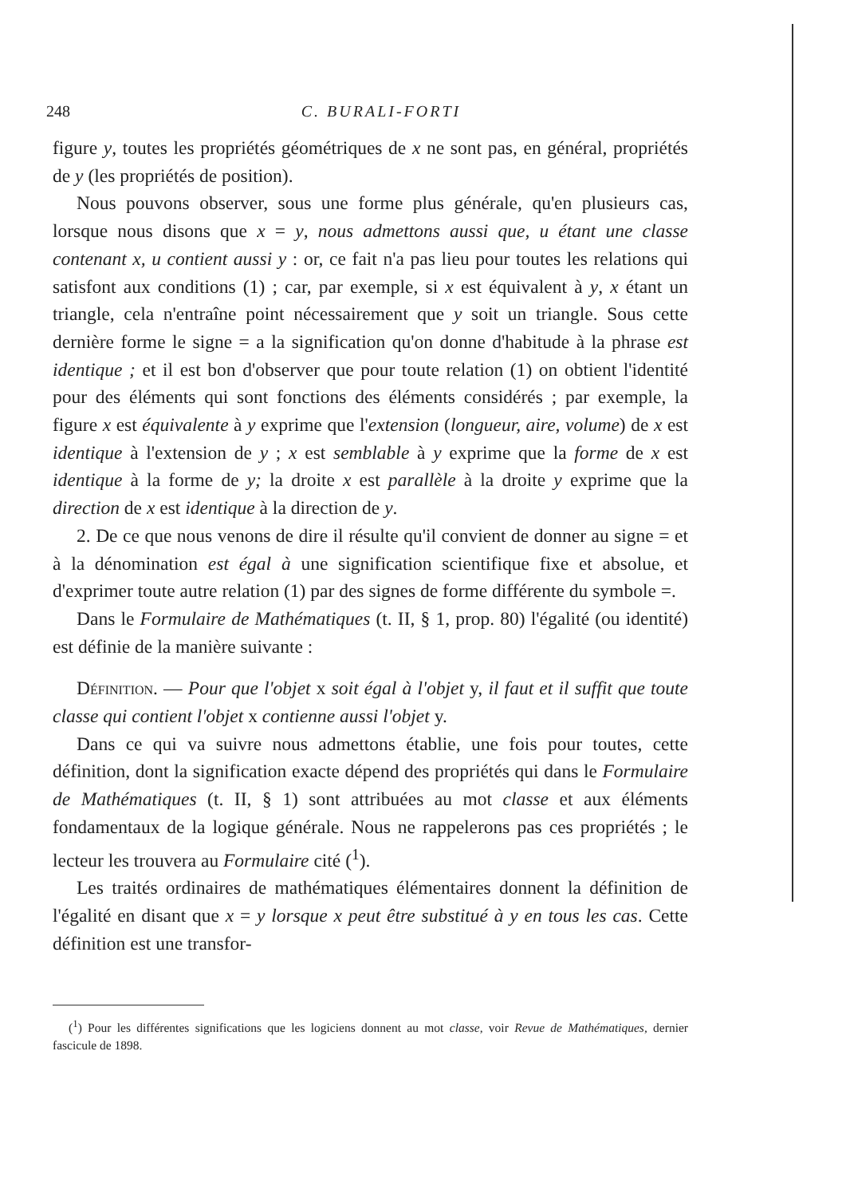248 C. BURALI-FORTI
figure y, toutes les propriétés géométriques de x ne sont pas, en général, propriétés de y (les propriétés de position).
Nous pouvons observer, sous une forme plus générale, qu'en plusieurs cas, lorsque nous disons que x = y, nous admettons aussi que, u étant une classe contenant x, u contient aussi y : or, ce fait n'a pas lieu pour toutes les relations qui satisfont aux conditions (1) ; car, par exemple, si x est équivalent à y, x étant un triangle, cela n'entraîne point nécessairement que y soit un triangle. Sous cette dernière forme le signe = a la signification qu'on donne d'habitude à la phrase est identique ; et il est bon d'observer que pour toute relation (1) on obtient l'identité pour des éléments qui sont fonctions des éléments considérés ; par exemple, la figure x est équivalente à y exprime que l'extension (longueur, aire, volume) de x est identique à l'extension de y ; x est semblable à y exprime que la forme de x est identique à la forme de y; la droite x est parallèle à la droite y exprime que la direction de x est identique à la direction de y.
2. De ce que nous venons de dire il résulte qu'il convient de donner au signe = et à la dénomination est égal à une signification scientifique fixe et absolue, et d'exprimer toute autre relation (1) par des signes de forme différente du symbole =.
Dans le Formulaire de Mathématiques (t. II, § 1, prop. 80) l'égalité (ou identité) est définie de la manière suivante :
Définition. — Pour que l'objet x soit égal à l'objet y, il faut et il suffit que toute classe qui contient l'objet x contienne aussi l'objet y.
Dans ce qui va suivre nous admettons établie, une fois pour toutes, cette définition, dont la signification exacte dépend des propriétés qui dans le Formulaire de Mathématiques (t. II, § 1) sont attribuées au mot classe et aux éléments fondamentaux de la logique générale. Nous ne rappelerons pas ces propriétés ; le lecteur les trouvera au Formulaire cité (<sup>1</sup>).
Les traités ordinaires de mathématiques élémentaires donnent la définition de l'égalité en disant que x = y lorsque x peut être substitué à y en tous les cas. Cette définition est une transfor-
(<sup>1</sup>) Pour les différentes significations que les logiciens donnent au mot classe, voir Revue de Mathématiques, dernier fascicule de 1898.